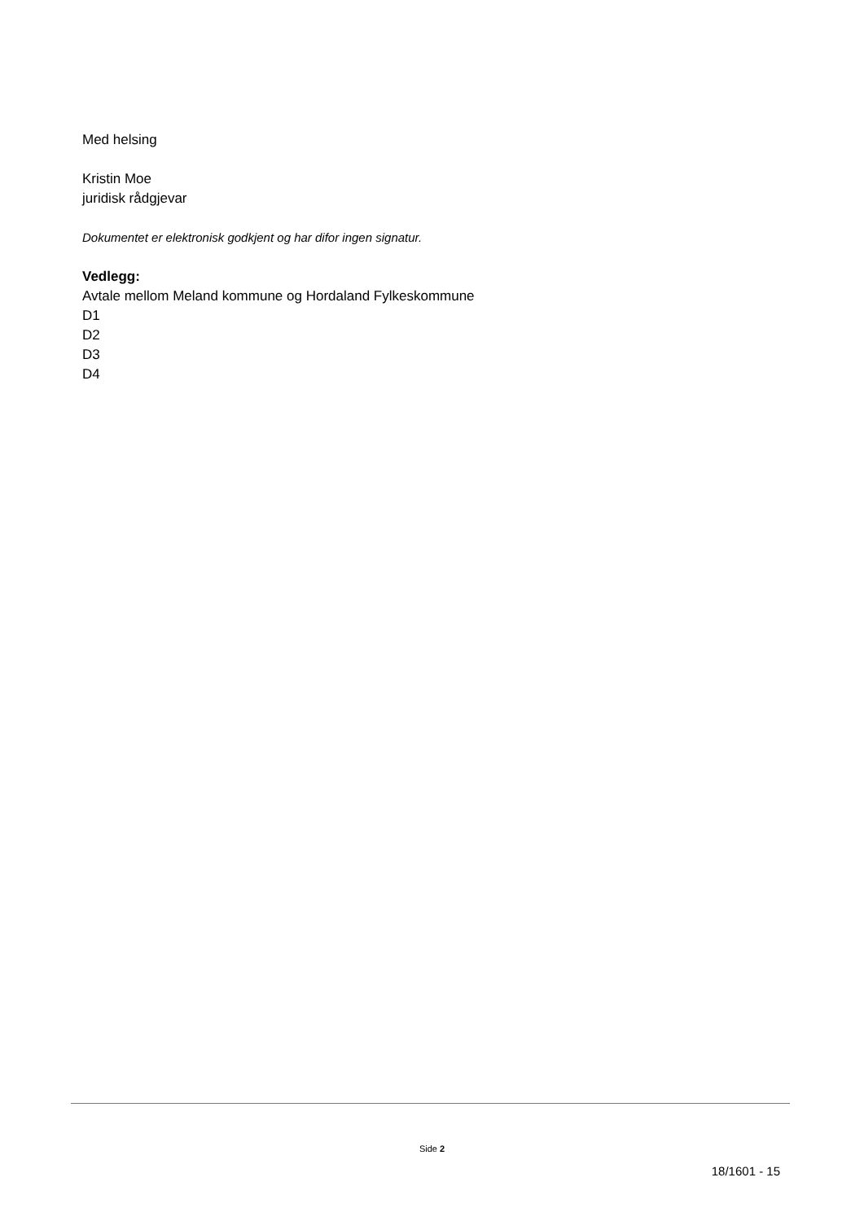Med helsing
Kristin Moe
juridisk rådgjevar
Dokumentet er elektronisk godkjent og har difor ingen signatur.
Vedlegg:
Avtale mellom Meland kommune og Hordaland Fylkeskommune
D1
D2
D3
D4
Side 2
18/1601 - 15